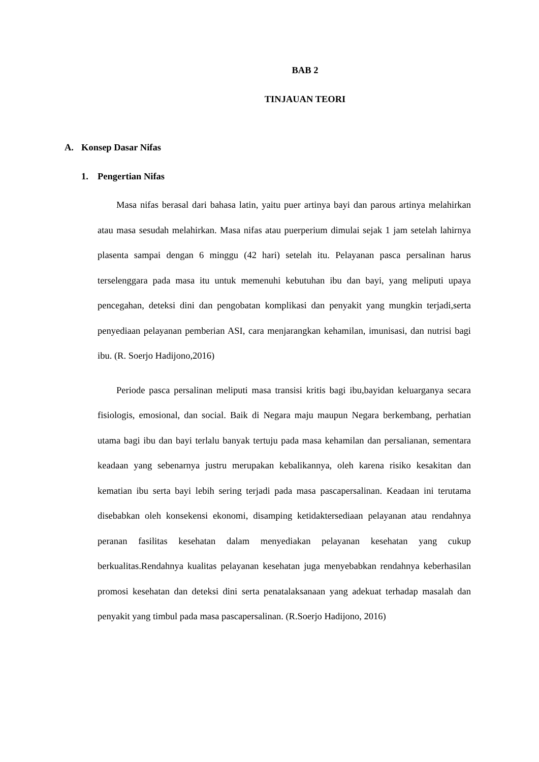BAB 2
TINJAUAN TEORI
A. Konsep Dasar Nifas
1. Pengertian Nifas
Masa nifas berasal dari bahasa latin, yaitu puer artinya bayi dan parous artinya melahirkan atau masa sesudah melahirkan. Masa nifas atau puerperium dimulai sejak 1 jam setelah lahirnya plasenta sampai dengan 6 minggu (42 hari) setelah itu. Pelayanan pasca persalinan harus terselenggara pada masa itu untuk memenuhi kebutuhan ibu dan bayi, yang meliputi upaya pencegahan, deteksi dini dan pengobatan komplikasi dan penyakit yang mungkin terjadi,serta penyediaan pelayanan pemberian ASI, cara menjarangkan kehamilan, imunisasi, dan nutrisi bagi ibu. (R. Soerjo Hadijono,2016)
Periode pasca persalinan meliputi masa transisi kritis bagi ibu,bayidan keluarganya secara fisiologis, emosional, dan social. Baik di Negara maju maupun Negara berkembang, perhatian utama bagi ibu dan bayi terlalu banyak tertuju pada masa kehamilan dan persalianan, sementara keadaan yang sebenarnya justru merupakan kebalikannya, oleh karena risiko kesakitan dan kematian ibu serta bayi lebih sering terjadi pada masa pascapersalinan. Keadaan ini terutama disebabkan oleh konsekensi ekonomi, disamping ketidaktersediaan pelayanan atau rendahnya peranan fasilitas kesehatan dalam menyediakan pelayanan kesehatan yang cukup berkualitas.Rendahnya kualitas pelayanan kesehatan juga menyebabkan rendahnya keberhasilan promosi kesehatan dan deteksi dini serta penatalaksanaan yang adekuat terhadap masalah dan penyakit yang timbul pada masa pascapersalinan. (R.Soerjo Hadijono, 2016)